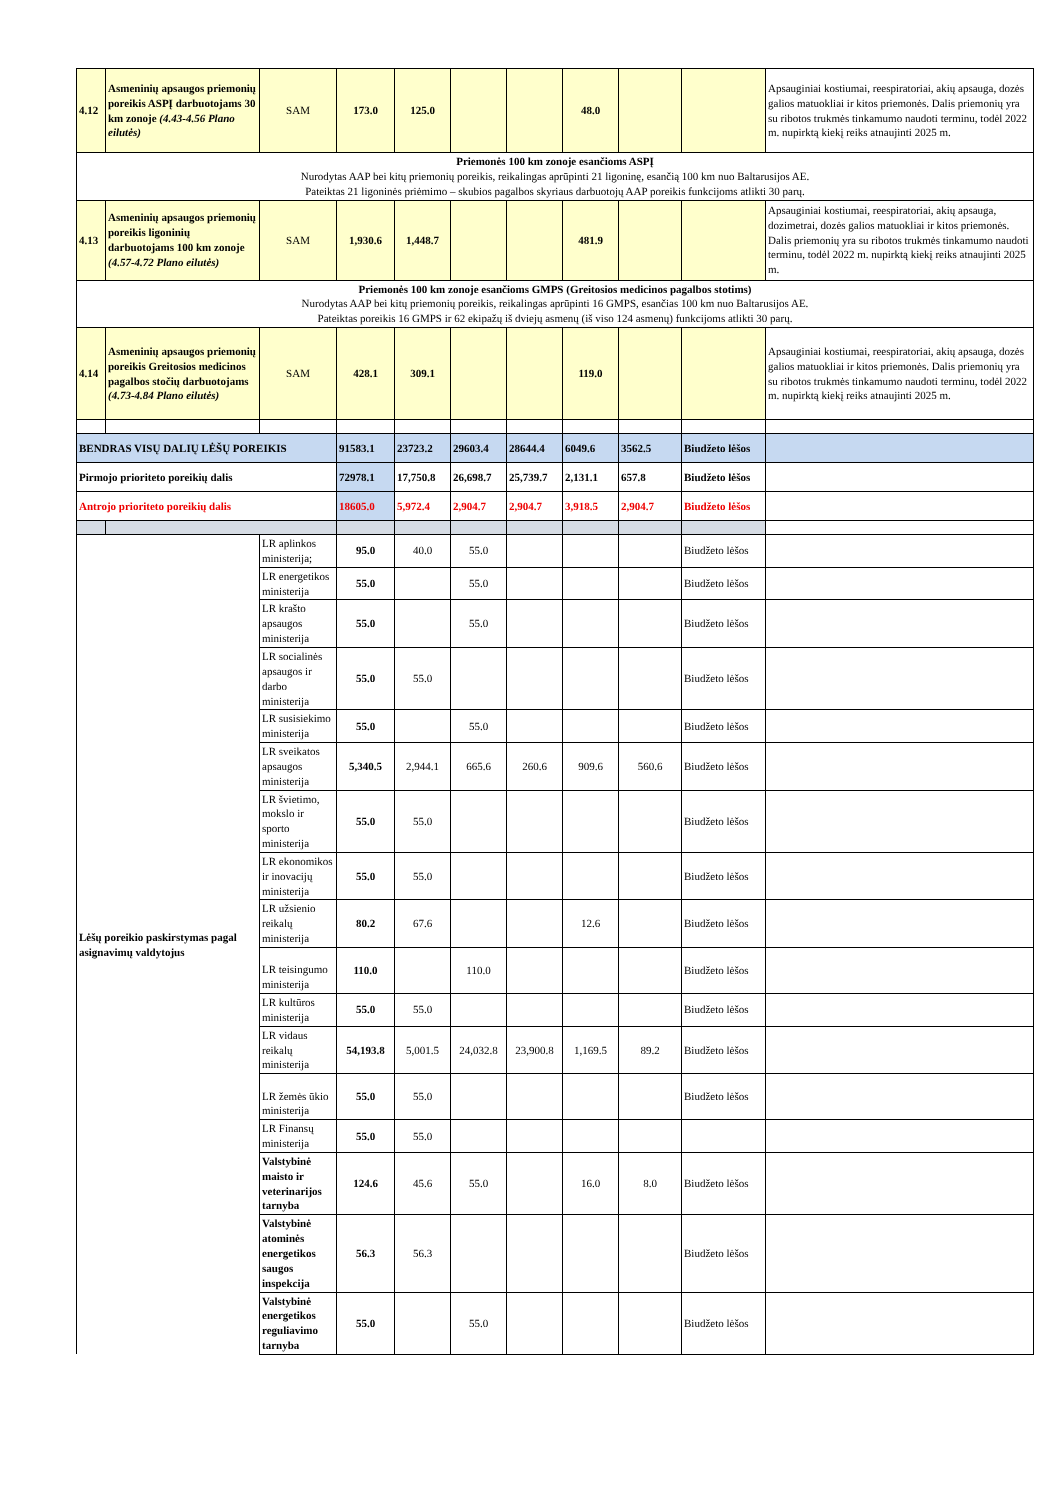| 4.12 | Asmeninių apsaugos priemonių poreikis ASPĮ darbuotojams 30 km zonoje (4.43-4.56 Plano eilutės) | SAM | 173.0 | 125.0 | | | 48.0 | | | Apsauginiai kostiumai, reespiratoriai, akių apsauga, dozės galios matuokliai ir kitos priemonės. Dalis priemonių yra su ribotos trukmės tinkamumo naudoti terminu, todėl 2022 m. nupirktą kiekį reiks atnaujinti 2025 m. |
| Priemonės 100 km zonoje esančioms ASPĮ Nurodytas AAP bei kitų priemonių poreikis, reikalingas aprūpinti 21 ligoninę, esančią 100 km nuo Baltarusijos AE. Pateiktas 21 ligoninės priėmimo – skubios pagalbos skyriaus darbuotojų AAP poreikis funkcijoms atlikti 30 parų. | | | | | | | | | | |
| 4.13 | Asmeninių apsaugos priemonių poreikis ligoninių darbuotojams 100 km zonoje (4.57-4.72 Plano eilutės) | SAM | 1,930.6 | 1,448.7 | | | 481.9 | | | Apsauginiai kostiumai, reespiratoriai, akių apsauga, dozimetrai, dozės galios matuokliai ir kitos priemonės. Dalis priemonių yra su ribotos trukmės tinkamumo naudoti terminu, todėl 2022 m. nupirktą kiekį reiks atnaujinti 2025 m. |
| Priemonės 100 km zonoje esančioms GMPS (Greitosios medicinos pagalbos stotims) Nurodytas AAP bei kitų priemonių poreikis, reikalingas aprūpinti 16 GMPS, esančias 100 km nuo Baltarusijos AE. Pateiktas poreikis 16 GMPS ir 62 ekipažų iš dviejų asmenų (iš viso 124 asmenų) funkcijoms atlikti 30 parų. | | | | | | | | | | |
| 4.14 | Asmeninių apsaugos priemonių poreikis Greitosios medicinos pagalbos stočių darbuotojams (4.73-4.84 Plano eilutės) | SAM | 428.1 | 309.1 | | | 119.0 | | | Apsauginiai kostiumai, reespiratoriai, akių apsauga, dozės galios matuokliai ir kitos priemonės. Dalis priemonių yra su ribotos trukmės tinkamumo naudoti terminu, todėl 2022 m. nupirktą kiekį reiks atnaujinti 2025 m. |
| BENDRAS VISŲ DALIŲ LĖŠŲ POREIKIS | | | 91583.1 | 23723.2 | 29603.4 | 28644.4 | 6049.6 | 3562.5 | Biudžeto lėšos | |
| Pirmojo prioriteto poreikių dalis | | | 72978.1 | 17,750.8 | 26,698.7 | 25,739.7 | 2,131.1 | 657.8 | Biudžeto lėšos | |
| Antrojo prioriteto poreikių dalis | | | 18605.0 | 5,972.4 | 2,904.7 | 2,904.7 | 3,918.5 | 2,904.7 | Biudžeto lėšos | |
| Lėšų poreikio paskirstymas pagal asignavimų valdytojus | | LR aplinkos ministerija; | 95.0 | 40.0 | 55.0 | | | | Biudžeto lėšos | |
| | | LR energetikos ministerija | 55.0 | | 55.0 | | | | Biudžeto lėšos | |
| | | LR krašto apsaugos ministerija | 55.0 | | 55.0 | | | | Biudžeto lėšos | |
| | | LR socialinės apsaugos ir darbo ministerija | 55.0 | 55.0 | | | | | Biudžeto lėšos | |
| | | LR susisiekimo ministerija | 55.0 | | 55.0 | | | | Biudžeto lėšos | |
| | | LR sveikatos apsaugos ministerija | 5,340.5 | 2,944.1 | 665.6 | 260.6 | 909.6 | 560.6 | Biudžeto lėšos | |
| | | LR švietimo, mokslo ir sporto ministerija | 55.0 | 55.0 | | | | | Biudžeto lėšos | |
| | | LR ekonomikos ir inovacijų ministerija | 55.0 | 55.0 | | | | | Biudžeto lėšos | |
| | | LR užsienio reikalų ministerija | 80.2 | 67.6 | | | 12.6 | | Biudžeto lėšos | |
| | | LR teisingumo ministerija | 110.0 | | 110.0 | | | | Biudžeto lėšos | |
| | | LR kultūros ministerija | 55.0 | 55.0 | | | | | Biudžeto lėšos | |
| | | LR vidaus reikalų ministerija | 54,193.8 | 5,001.5 | 24,032.8 | 23,900.8 | 1,169.5 | 89.2 | Biudžeto lėšos | |
| | | LR žemės ūkio ministerija | 55.0 | 55.0 | | | | | Biudžeto lėšos | |
| | | LR Finansų ministerija | 55.0 | 55.0 | | | | | | |
| | | Valstybinė maisto ir veterinarijos tarnyba | 124.6 | 45.6 | 55.0 | | 16.0 | 8.0 | Biudžeto lėšos | |
| | | Valstybinė atominės energetikos saugos inspekcija | 56.3 | 56.3 | | | | | Biudžeto lėšos | |
| | | Valstybinė energetikos reguliavimo tarnyba | 55.0 | | 55.0 | | | | Biudžeto lėšos | |